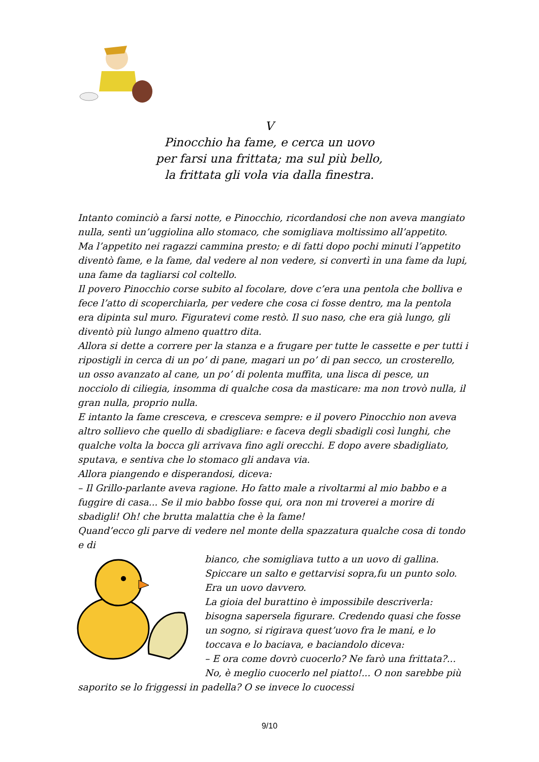V
Pinocchio ha fame, e cerca un uovo
per farsi una frittata; ma sul più bello,
la frittata gli vola via dalla finestra.
Intanto cominciò a farsi notte, e Pinocchio, ricordandosi che non aveva mangiato nulla, sentì un’uggiolina allo stomaco, che somigliava moltissimo all’appetito.
Ma l’appetito nei ragazzi cammina presto; e di fatti dopo pochi minuti l’appetito diventò fame, e la fame, dal vedere al non vedere, si convertì in una fame da lupi, una fame da tagliarsi col coltello.
Il povero Pinocchio corse subito al focolare, dove c’era una pentola che bolliva e fece l’atto di scoperchiarla, per vedere che cosa ci fosse dentro, ma la pentola era dipinta sul muro. Figuratevi come restò. Il suo naso, che era già lungo, gli diventò più lungo almeno quattro dita.
Allora si dette a correre per la stanza e a frugare per tutte le cassette e per tutti i ripostigli in cerca di un po’ di pane, magari un po’ di pan secco, un crosterello, un osso avanzato al cane, un po’ di polenta muffita, una lisca di pesce, un nocciolo di ciliegia, insomma di qualche cosa da masticare: ma non trovò nulla, il gran nulla, proprio nulla.
E intanto la fame cresceva, e cresceva sempre: e il povero Pinocchio non aveva altro sollievo che quello di sbadigliare: e faceva degli sbadigli così lunghi, che qualche volta la bocca gli arrivava fino agli orecchi. E dopo avere sbadigliato, sputava, e sentiva che lo stomaco gli andava via.
Allora piangendo e disperandosi, diceva:
– Il Grillo-parlante aveva ragione. Ho fatto male a rivoltarmi al mio babbo e a fuggire di casa... Se il mio babbo fosse qui, ora non mi troverei a morire di sbadigli! Oh! che brutta malattia che è la fame!
Quand’ecco gli parve di vedere nel monte della spazzatura qualche cosa di tondo e di
bianco, che somigliava tutto a un uovo di gallina. Spiccare un salto e gettarvisi sopra,fu un punto solo. Era un uovo davvero.
La gioia del burattino è impossibile descriverla: bisogna sapersela figurare. Credendo quasi che fosse un sogno, si rigirava quest’uovo fra le mani, e lo toccava e lo baciava, e baciandolo diceva:
– E ora come dovrò cuocerlo? Ne farò una frittata?... No, è meglio cuocerlo nel piatto!... O non sarebbe più saporito se lo friggessi in padella? O se invece lo cuocessi
9/10